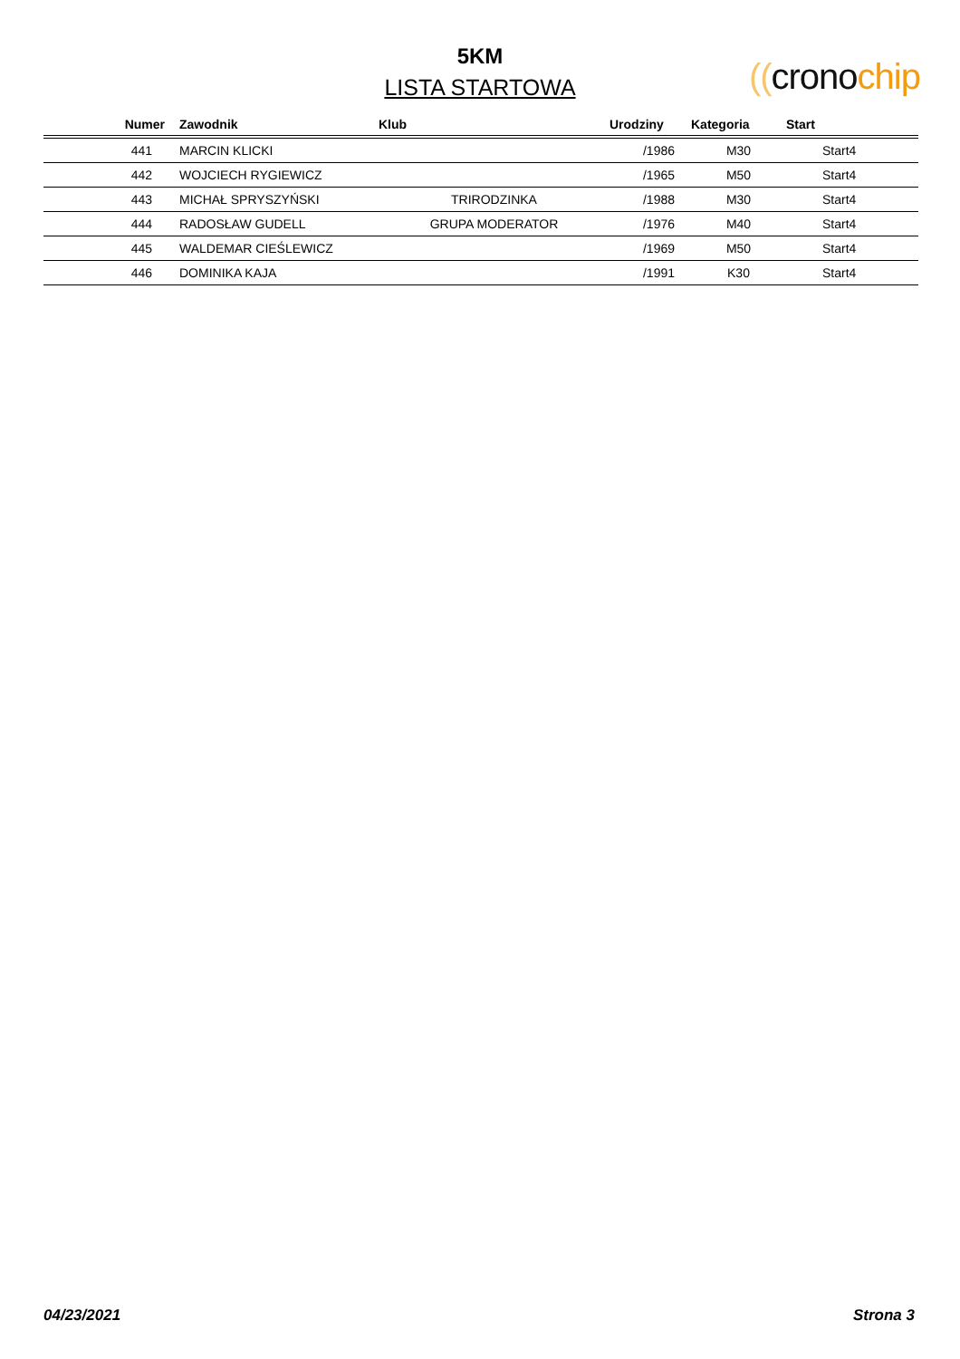5KM
LISTA STARTOWA
((crono chip
| Numer | Zawodnik | Klub | Urodziny | Kategoria | Start |
| --- | --- | --- | --- | --- | --- |
| 441 | MARCIN KLICKI | | /1986 | M30 | Start4 |
| 442 | WOJCIECH RYGIEWICZ | | /1965 | M50 | Start4 |
| 443 | MICHAŁ SPRYSZYŃSKI | TRIRODZINKA | /1988 | M30 | Start4 |
| 444 | RADOSŁAW GUDELL | GRUPA MODERATOR | /1976 | M40 | Start4 |
| 445 | WALDEMAR CIEŚLEWICZ | | /1969 | M50 | Start4 |
| 446 | DOMINIKA KAJA | | /1991 | K30 | Start4 |
04/23/2021 Strona 3